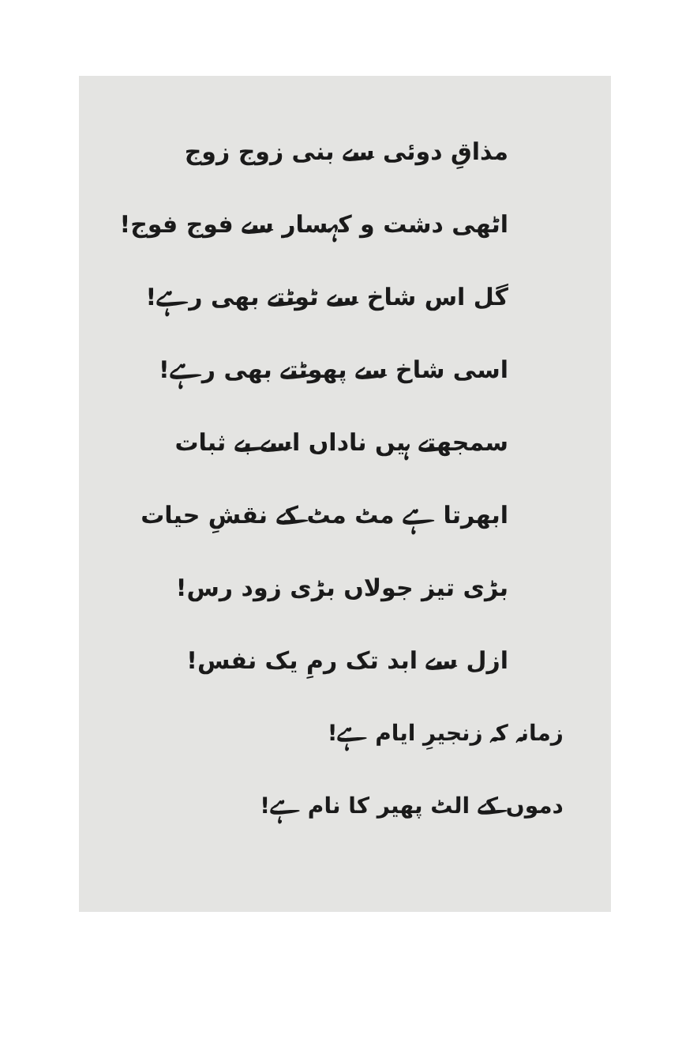مذاقِ دوئی سے بنی زوج زوج
اٹھی دشت و کہسار سے فوج فوج!
گل اس شاخ سے ٹوٹتے بھی رہے!
اسی شاخ سے پھوٹتے بھی رہے!
سمجھتے ہیں ناداں اسے بے ثبات
ابھرتا ہے مٹ مٹ کے نقشِ حیات
بڑی تیز جولاں بڑی زود رس!
ازل سے ابد تک رمِ یک نفس!
زمانہ کہ زنجیرِ ایام ہے!
دموں کے الٹ پھیر کا نام ہے!